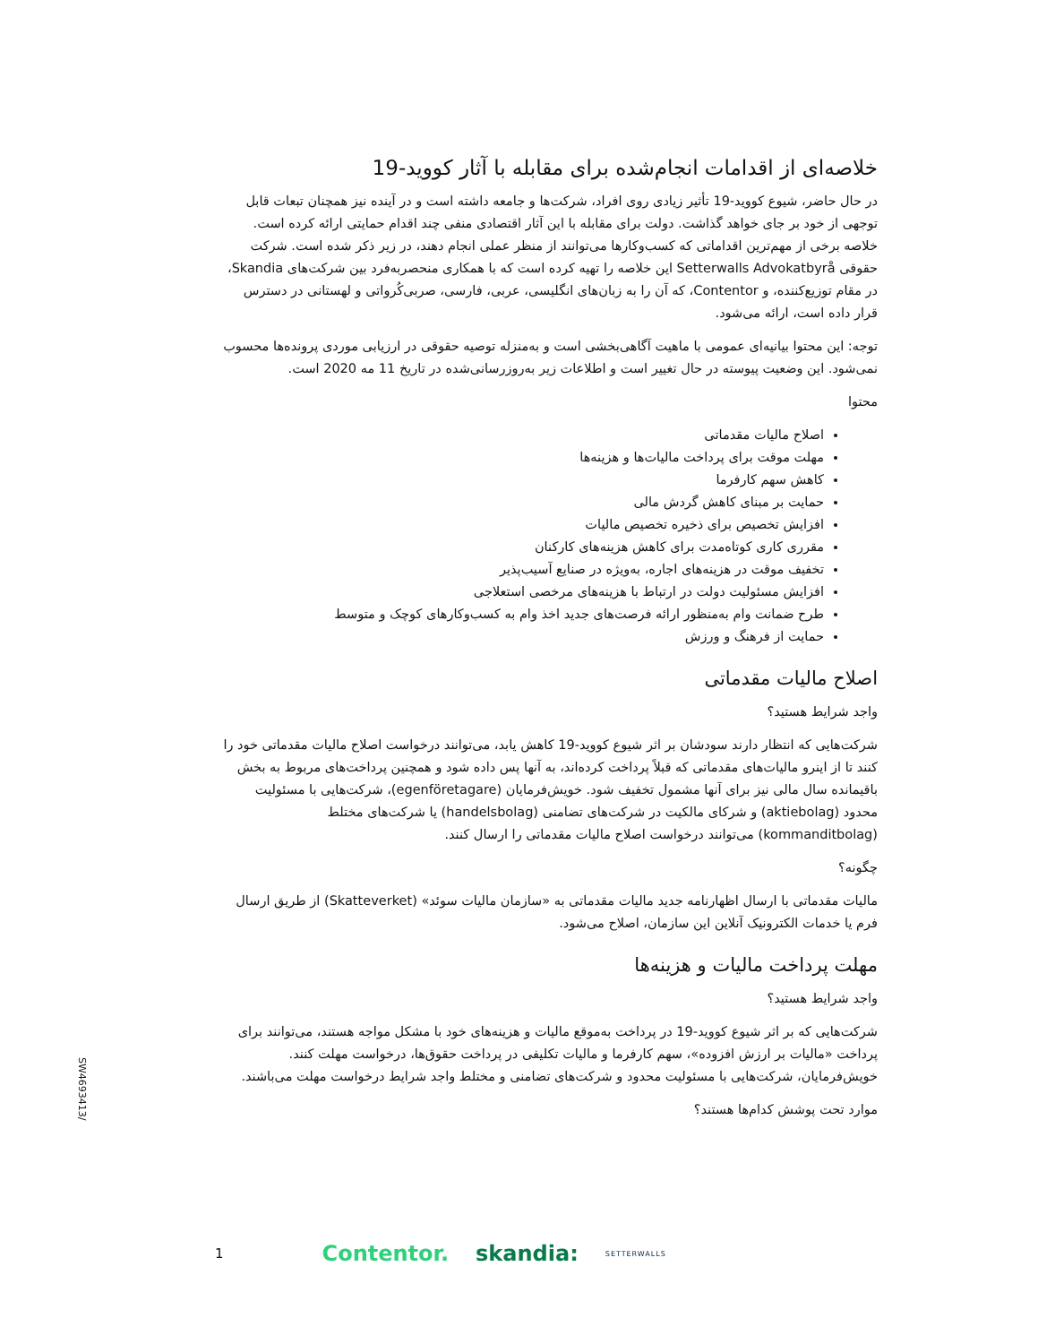خلاصه‌ای از اقدامات انجام‌شده برای مقابله با آثار کووید-19
در حال حاضر، شیوع کووید-19 تأثیر زیادی روی افراد، شرکت‌ها و جامعه داشته است و در آینده نیز همچنان تبعات قابل توجهی از خود بر جای خواهد گذاشت. دولت برای مقابله با این آثار اقتصادی منفی چند اقدام حمایتی ارائه کرده است. خلاصه برخی از مهم‌ترین اقداماتی که کسب‌وکارها می‌توانند از منظر عملی انجام دهند، در زیر ذکر شده است. شرکت حقوقی Setterwalls Advokatbyrå این خلاصه را تهیه کرده است که با همکاری منحصربه‌فرد بین شرکت‌های Skandia، در مقام توزیع‌کننده، و Contentor، که آن را به زبان‌های انگلیسی، عربی، فارسی، صربی‌کُرواتی و لهستانی در دسترس قرار داده است، ارائه می‌شود.
توجه: این محتوا بیانیه‌ای عمومی با ماهیت آگاهی‌بخشی است و به‌منزله توصیه حقوقی در ارزیابی موردی پرونده‌ها محسوب نمی‌شود. این وضعیت پیوسته در حال تغییر است و اطلاعات زیر به‌روزرسانی‌شده در تاریخ 11 مه 2020 است.
محتوا
اصلاح مالیات مقدماتی
مهلت موقت برای پرداخت مالیات‌ها و هزینه‌ها
کاهش سهم کارفرما
حمایت بر مبنای کاهش گردش مالی
افزایش تخصیص برای ذخیره تخصیص مالیات
مقرری کاری کوتاه‌مدت برای کاهش هزینه‌های کارکنان
تخفیف موقت در هزینه‌های اجاره، به‌ویژه در صنایع آسیب‌پذیر
افزایش مسئولیت دولت در ارتباط با هزینه‌های مرخصی استعلاجی
طرح ضمانت وام به‌منظور ارائه فرصت‌های جدید اخذ وام به کسب‌وکارهای کوچک و متوسط
حمایت از فرهنگ و ورزش
اصلاح مالیات مقدماتی
واجد شرایط هستید؟
شرکت‌هایی که انتظار دارند سودشان بر اثر شیوع کووید-19 کاهش یابد، می‌توانند درخواست اصلاح مالیات مقدماتی خود را کنند تا از اینرو مالیات‌های مقدماتی که قبلاً پرداخت کرده‌اند، به آنها پس داده شود و همچنین پرداخت‌های مربوط به بخش باقیمانده سال مالی نیز برای آنها مشمول تخفیف شود. خویش‌فرمایان (egenföretagare)، شرکت‌هایی با مسئولیت محدود (aktiebolag) و شرکای مالکیت در شرکت‌های تضامنی (handelsbolag) یا شرکت‌های مختلط (kommanditbolag) می‌توانند درخواست اصلاح مالیات مقدماتی را ارسال کنند.
چگونه؟
مالیات مقدماتی با ارسال اظهارنامه جدید مالیات مقدماتی به «سازمان مالیات سوئد» (Skatteverket) از طریق ارسال فرم یا خدمات الکترونیک آنلاین این سازمان، اصلاح می‌شود.
مهلت پرداخت مالیات و هزینه‌ها
واجد شرایط هستید؟
شرکت‌هایی که بر اثر شیوع کووید-19 در پرداخت به‌موقع مالیات و هزینه‌های خود با مشکل مواجه هستند، می‌توانند برای پرداخت «مالیات بر ارزش افزوده»، سهم کارفرما و مالیات تکلیفی در پرداخت حقوق‌ها، درخواست مهلت کنند. خویش‌فرمایان، شرکت‌هایی با مسئولیت محدود و شرکت‌های تضامنی و مختلط واجد شرایط درخواست مهلت می‌باشند.
موارد تحت پوشش کدام‌ها هستند؟
SW4693413/
1 Contentor. skandia: SETTERWALLS